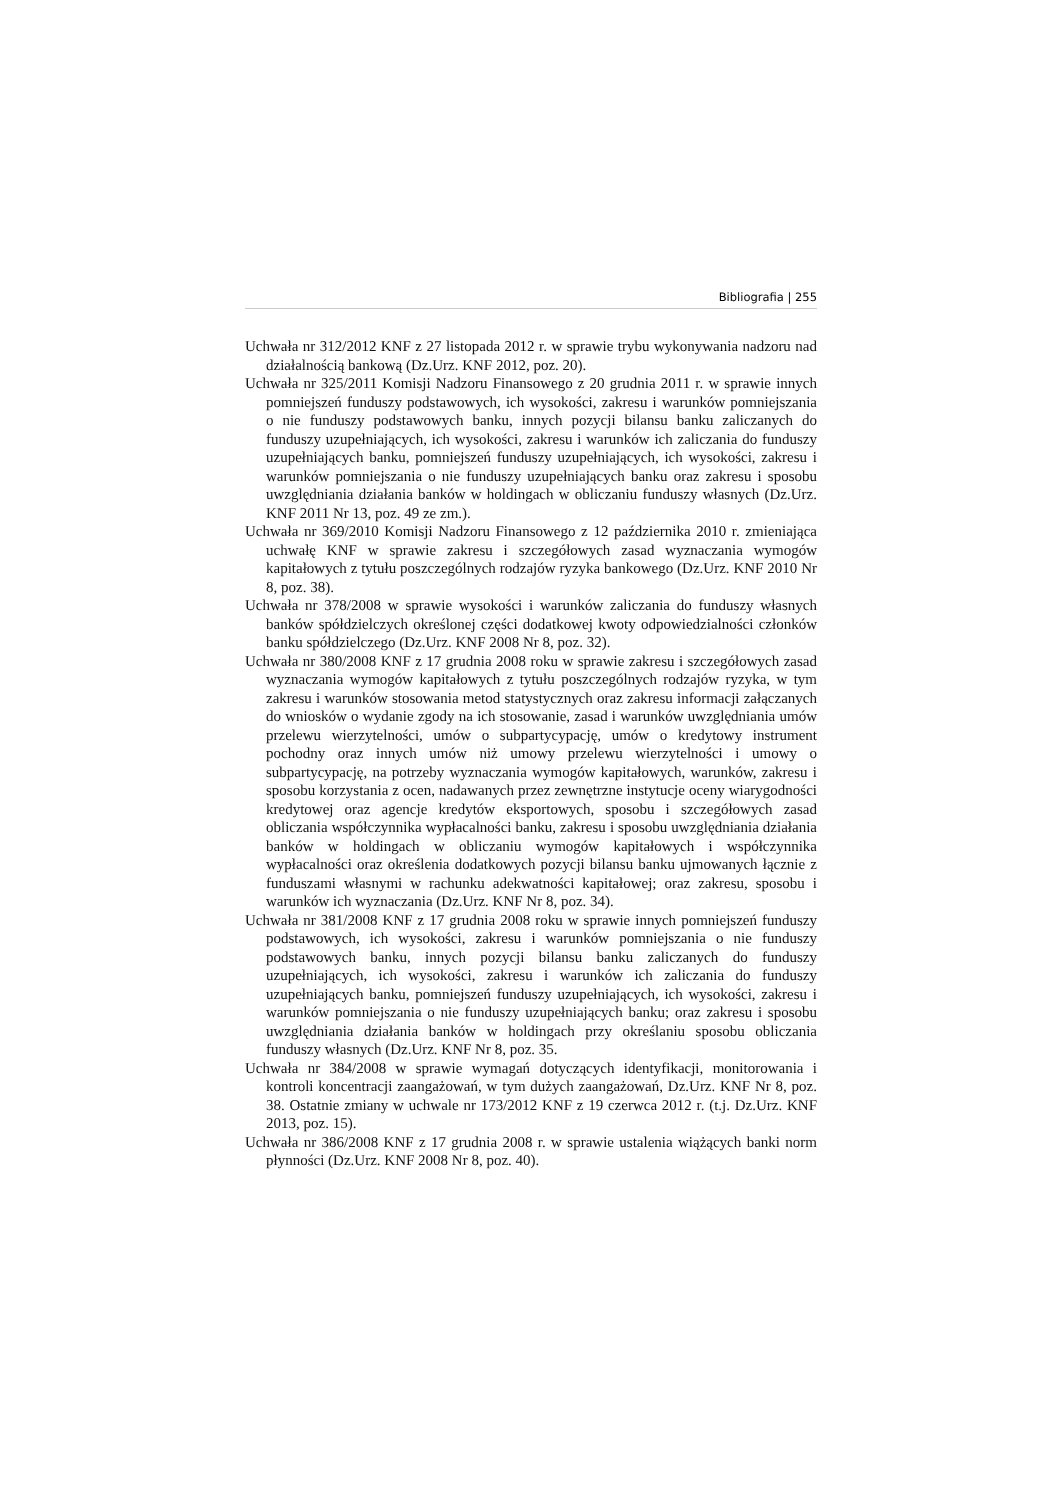Bibliografia | 255
Uchwała nr 312/2012 KNF z 27 listopada 2012 r. w sprawie trybu wykonywania nadzoru nad działalnością bankową (Dz.Urz. KNF 2012, poz. 20).
Uchwała nr 325/2011 Komisji Nadzoru Finansowego z 20 grudnia 2011 r. w sprawie innych pomniejszeń funduszy podstawowych, ich wysokości, zakresu i warunków pomniejszania o nie funduszy podstawowych banku, innych pozycji bilansu banku zaliczanych do funduszy uzupełniających, ich wysokości, zakresu i warunków ich zaliczania do funduszy uzupełniających banku, pomniejszeń funduszy uzupełniających, ich wysokości, zakresu i warunków pomniejszania o nie funduszy uzupełniających banku oraz zakresu i sposobu uwzględniania działania banków w holdingach w obliczaniu funduszy własnych (Dz.Urz. KNF 2011 Nr 13, poz. 49 ze zm.).
Uchwała nr 369/2010 Komisji Nadzoru Finansowego z 12 października 2010 r. zmieniająca uchwałę KNF w sprawie zakresu i szczegółowych zasad wyznaczania wymogów kapitałowych z tytułu poszczególnych rodzajów ryzyka bankowego (Dz.Urz. KNF 2010 Nr 8, poz. 38).
Uchwała nr 378/2008 w sprawie wysokości i warunków zaliczania do funduszy własnych banków spółdzielczych określonej części dodatkowej kwoty odpowiedzialności członków banku spółdzielczego (Dz.Urz. KNF 2008 Nr 8, poz. 32).
Uchwała nr 380/2008 KNF z 17 grudnia 2008 roku w sprawie zakresu i szczegółowych zasad wyznaczania wymogów kapitałowych z tytułu poszczególnych rodzajów ryzyka, w tym zakresu i warunków stosowania metod statystycznych oraz zakresu informacji załączanych do wniosków o wydanie zgody na ich stosowanie, zasad i warunków uwzględniania umów przelewu wierzytelności, umów o subpartycypację, umów o kredytowy instrument pochodny oraz innych umów niż umowy przelewu wierzytelności i umowy o subpartycypację, na potrzeby wyznaczania wymogów kapitałowych, warunków, zakresu i sposobu korzystania z ocen, nadawanych przez zewnętrzne instytucje oceny wiarygodności kredytowej oraz agencje kredytów eksportowych, sposobu i szczegółowych zasad obliczania współczynnika wypłacalności banku, zakresu i sposobu uwzględniania działania banków w holdingach w obliczaniu wymogów kapitałowych i współczynnika wypłacalności oraz określenia dodatkowych pozycji bilansu banku ujmowanych łącznie z funduszami własnymi w rachunku adekwatności kapitałowej; oraz zakresu, sposobu i warunków ich wyznaczania (Dz.Urz. KNF Nr 8, poz. 34).
Uchwała nr 381/2008 KNF z 17 grudnia 2008 roku w sprawie innych pomniejszeń funduszy podstawowych, ich wysokości, zakresu i warunków pomniejszania o nie funduszy podstawowych banku, innych pozycji bilansu banku zaliczanych do funduszy uzupełniających, ich wysokości, zakresu i warunków ich zaliczania do funduszy uzupełniających banku, pomniejszeń funduszy uzupełniających, ich wysokości, zakresu i warunków pomniejszania o nie funduszy uzupełniających banku; oraz zakresu i sposobu uwzględniania działania banków w holdingach przy określaniu sposobu obliczania funduszy własnych (Dz.Urz. KNF Nr 8, poz. 35.
Uchwała nr 384/2008 w sprawie wymagań dotyczących identyfikacji, monitorowania i kontroli koncentracji zaangażowań, w tym dużych zaangażowań, Dz.Urz. KNF Nr 8, poz. 38. Ostatnie zmiany w uchwale nr 173/2012 KNF z 19 czerwca 2012 r. (t.j. Dz.Urz. KNF 2013, poz. 15).
Uchwała nr 386/2008 KNF z 17 grudnia 2008 r. w sprawie ustalenia wiążących banki norm płynności (Dz.Urz. KNF 2008 Nr 8, poz. 40).